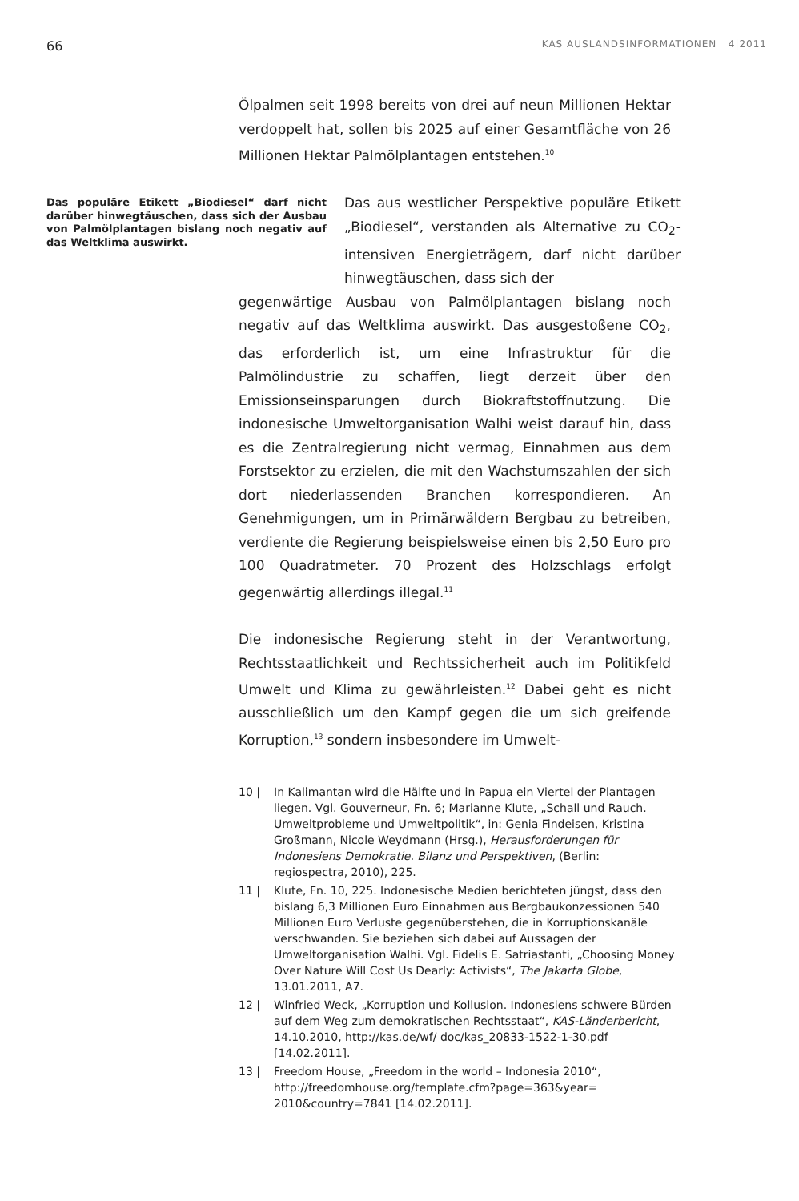66 KAS AUSLANDSINFORMATIONEN 4|2011
Ölpalmen seit 1998 bereits von drei auf neun Millionen Hektar verdoppelt hat, sollen bis 2025 auf einer Gesamtfläche von 26 Millionen Hektar Palmölplantagen entstehen.<sup>10</sup>
Das populäre Etikett „Biodiesel“ darf nicht darüber hinwegtäuschen, dass sich der Ausbau von Palmölplantagen bislang noch negativ auf das Weltklima auswirkt.
Das aus westlicher Perspektive populäre Etikett „Biodiesel“, verstanden als Alternative zu CO<sub>2</sub>-intensiven Energieträgern, darf nicht darüber hinwegtäuschen, dass sich der
gegenwärtige Ausbau von Palmölplantagen bislang noch negativ auf das Weltklima auswirkt. Das ausgestoßene CO<sub>2</sub>, das erforderlich ist, um eine Infrastruktur für die Palmölindustrie zu schaffen, liegt derzeit über den Emissionseinsparungen durch Biokraftstoffnutzung. Die indonesische Umweltorganisation Walhi weist darauf hin, dass es die Zentralregierung nicht vermag, Einnahmen aus dem Forstsektor zu erzielen, die mit den Wachstumszahlen der sich dort niederlassenden Branchen korrespondieren. An Genehmigungen, um in Primärwäldern Bergbau zu betreiben, verdiente die Regierung beispielsweise einen bis 2,50 Euro pro 100 Quadratmeter. 70 Prozent des Holzschlags erfolgt gegenwärtig allerdings illegal.<sup>11</sup>
Die indonesische Regierung steht in der Verantwortung, Rechtsstaatlichkeit und Rechtssicherheit auch im Politikfeld Umwelt und Klima zu gewährleisten.<sup>12</sup> Dabei geht es nicht ausschließlich um den Kampf gegen die um sich greifende Korruption,<sup>13</sup> sondern insbesondere im Umwelt-
10 | In Kalimantan wird die Hälfte und in Papua ein Viertel der Plantagen liegen. Vgl. Gouverneur, Fn. 6; Marianne Klute, „Schall und Rauch. Umweltprobleme und Umweltpolitik“, in: Genia Findeisen, Kristina Großmann, Nicole Weydmann (Hrsg.), Herausforderungen für Indonesiens Demokratie. Bilanz und Perspektiven, (Berlin: regiospectra, 2010), 225.
11 | Klute, Fn. 10, 225. Indonesische Medien berichteten jüngst, dass den bislang 6,3 Millionen Euro Einnahmen aus Bergbaukonzessionen 540 Millionen Euro Verluste gegenüberstehen, die in Korruptionskanäle verschwanden. Sie beziehen sich dabei auf Aussagen der Umweltorganisation Walhi. Vgl. Fidelis E. Satriastanti, „Choosing Money Over Nature Will Cost Us Dearly: Activists“, The Jakarta Globe, 13.01.2011, A7.
12 | Winfried Weck, „Korruption und Kollusion. Indonesiens schwere Bürden auf dem Weg zum demokratischen Rechtsstaat“, KAS-Länderbericht, 14.10.2010, http://kas.de/wf/ doc/kas_20833-1522-1-30.pdf [14.02.2011].
13 | Freedom House, „Freedom in the world – Indonesia 2010“, http://freedomhouse.org/template.cfm?page=363&year= 2010&country=7841 [14.02.2011].